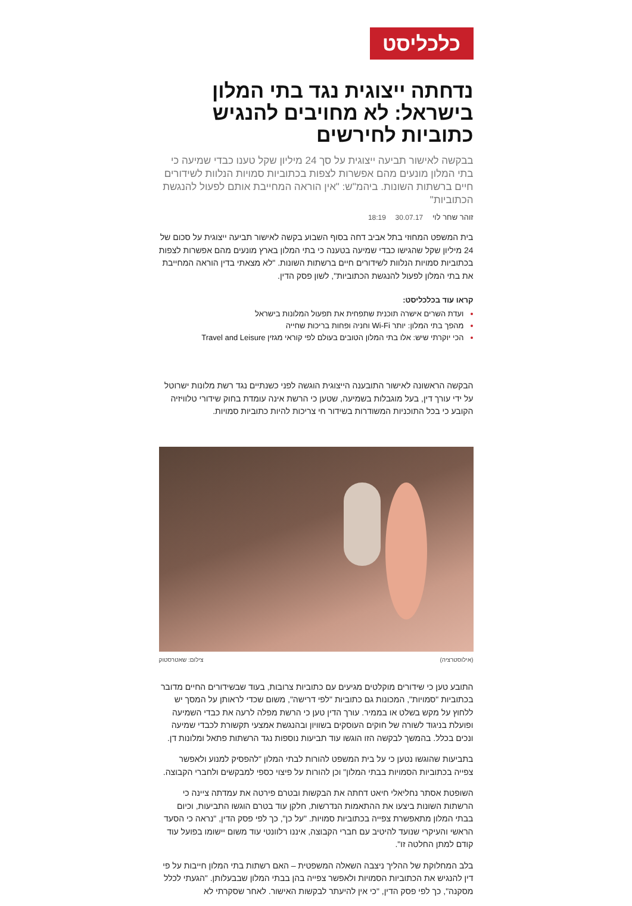כלכליסט
נדחתה ייצוגית נגד בתי המלון בישראל: לא מחויבים להנגיש כתוביות לחירשים
בבקשה לאישור תביעה ייצוגית על סך 24 מיליון שקל טענו כבדי שמיעה כי בתי המלון מונעים מהם אפשרות לצפות בכתוביות סמויות הנלוות לשידורים חיים ברשתות השונות. ביהמ"ש: "אין הוראה המחייבת אותם לפעול להנגשת הכתוביות"
זוהר שחר לוי 30.07.17 18:19
בית המשפט המחוזי בתל אביב דחה בסוף השבוע בקשה לאישור תביעה ייצוגית על סכום של 24 מיליון שקל שהגישו כבדי שמיעה בטענה כי בתי המלון בארץ מונעים מהם אפשרות לצפות בכתוביות סמויות הנלוות לשידורים חיים ברשתות השונות. "לא מצאתי בדין הוראה המחייבת את בתי המלון לפעול להנגשת הכתוביות", לשון פסק הדין.
קראו עוד בכלכליסט:
ועדת השרים אישרה תוכנית שתפחית את תפעול המלונות בישראל
מהפך בתי המלון: יותר Wi-Fi וחניה ופחות בריכות שחייה
הכי יוקרתי שיש: אלו בתי המלון הטובים בעולם לפי קוראי מגזין Travel and Leisure
הבקשה הראשונה לאישור התובענה הייצוגית הוגשה לפני כשנתיים נגד רשת מלונות ישרוטל על ידי עורך דין, בעל מוגבלות בשמיעה, שטען כי הרשת אינה עומדת בחוק שידורי טלוויזיה הקובע כי בכל התוכניות המשודרות בשידור חי צריכות להיות כתוביות סמויות.
(אילוסטרציה) צילום: שאטרסטוק
התובע טען כי שידורים מוקלטים מגיעים עם כתוביות צרובות, בעוד שבשידורים החיים מדובר בכתוביות "סמויות", המכונות גם כתוביות "לפי דרישה", משום שכדי לראותן על המסך יש ללחוץ על מקש בשלט או בממיר. עורך הדין טען כי הרשת מפלה לרעה את כבדי השמיעה ופועלת בניגוד לשורה של חוקים העוסקים בשוויון ובהנגשת אמצעי תקשורת לכבדי שמיעה ונכים בכלל. בהמשך לבקשה הזו הוגשו עוד תביעות נוספות נגד הרשתות פתאל ומלונות דן.
בתביעות שהוגשו נטען כי על בית המשפט להורות לבתי המלון "להפסיק למנוע ולאפשר צפייה בכתוביות הסמויות בבתי המלון" וכן להורות על פיצוי כספי למבקשים ולחברי הקבוצה.
השופטת אסתר נחליאלי חיאט דחתה את הבקשות ובטרם פירטה את עמדתה ציינה כי הרשתות השונות ביצעו את ההתאמות הנדרשות, חלקן עוד בטרם הוגשו התביעות, וכיום בבתי המלון מתאפשרת צפייה בכתוביות סמויות. "על כן", כך לפי פסק הדין, "נראה כי הסעד הראשי והעיקרי שנועד להיטיב עם חברי הקבוצה, איננו רלוונטי עוד משום יישומו בפועל עוד קודם למתן החלטה זו".
בלב המחלוקת של ההליך ניצבה השאלה המשפטית – האם רשתות בתי המלון חייבות על פי דין להנגיש את הכתוביות הסמויות ולאפשר צפייה בהן בבתי המלון שבבעלותן. "הגעתי לכלל מסקנה", כך לפי פסק הדין, "כי אין להיעתר לבקשות האישור. לאחר שסקרתי לא